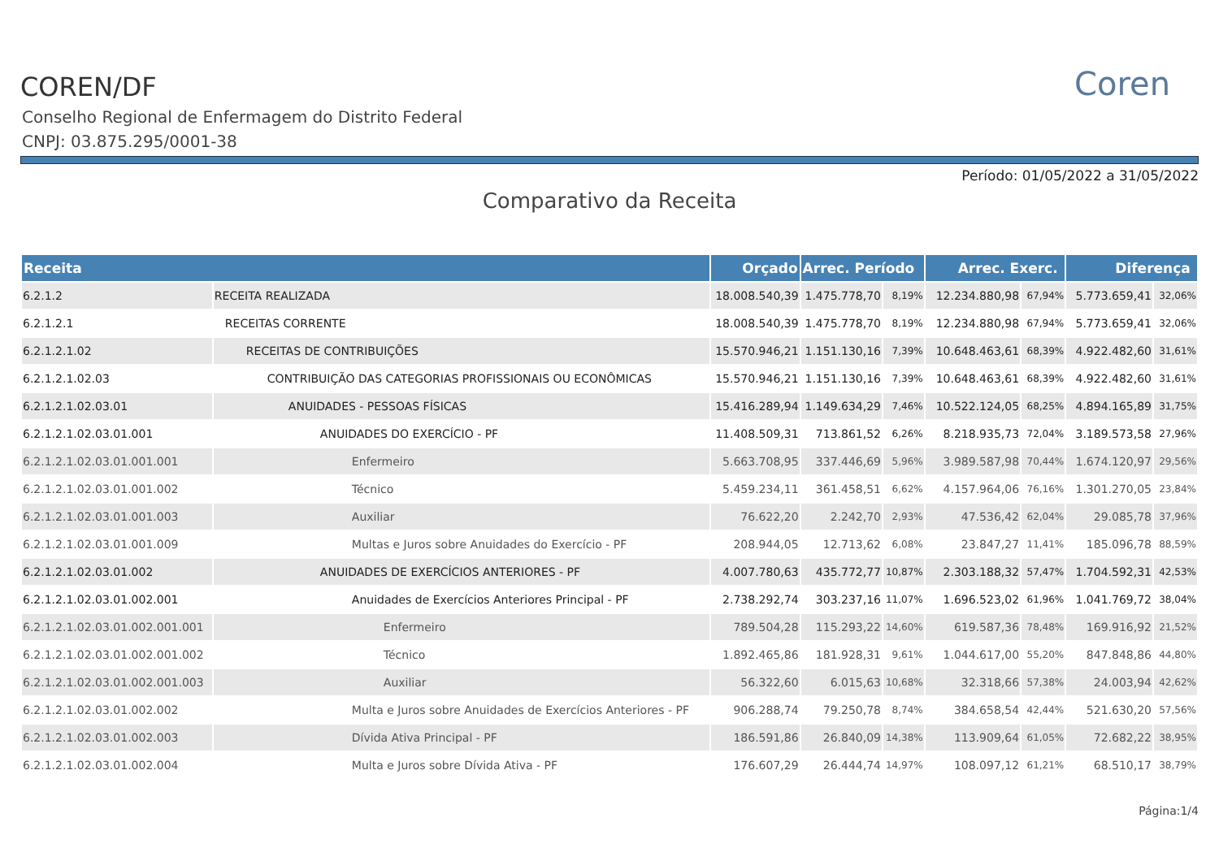Coren
COREN/DF
Conselho Regional de Enfermagem do Distrito Federal
CNPJ: 03.875.295/0001-38
Período: 01/05/2022 a 31/05/2022
Comparativo da Receita
| Receita | | Orçado | Arrec. Período | | Arrec. Exerc. | | Diferença | |
| --- | --- | --- | --- | --- | --- | --- | --- | --- |
| 6.2.1.2 | RECEITA REALIZADA | 18.008.540,39 | 1.475.778,70 | 8,19% | 12.234.880,98 | 67,94% | 5.773.659,41 | 32,06% |
| 6.2.1.2.1 | RECEITAS CORRENTE | 18.008.540,39 | 1.475.778,70 | 8,19% | 12.234.880,98 | 67,94% | 5.773.659,41 | 32,06% |
| 6.2.1.2.1.02 | RECEITAS DE CONTRIBUIÇÕES | 15.570.946,21 | 1.151.130,16 | 7,39% | 10.648.463,61 | 68,39% | 4.922.482,60 | 31,61% |
| 6.2.1.2.1.02.03 | CONTRIBUIÇÃO DAS CATEGORIAS PROFISSIONAIS OU ECONÔMICAS | 15.570.946,21 | 1.151.130,16 | 7,39% | 10.648.463,61 | 68,39% | 4.922.482,60 | 31,61% |
| 6.2.1.2.1.02.03.01 | ANUIDADES - PESSOAS FÍSICAS | 15.416.289,94 | 1.149.634,29 | 7,46% | 10.522.124,05 | 68,25% | 4.894.165,89 | 31,75% |
| 6.2.1.2.1.02.03.01.001 | ANUIDADES DO EXERCÍCIO - PF | 11.408.509,31 | 713.861,52 | 6,26% | 8.218.935,73 | 72,04% | 3.189.573,58 | 27,96% |
| 6.2.1.2.1.02.03.01.001.001 | Enfermeiro | 5.663.708,95 | 337.446,69 | 5,96% | 3.989.587,98 | 70,44% | 1.674.120,97 | 29,56% |
| 6.2.1.2.1.02.03.01.001.002 | Técnico | 5.459.234,11 | 361.458,51 | 6,62% | 4.157.964,06 | 76,16% | 1.301.270,05 | 23,84% |
| 6.2.1.2.1.02.03.01.001.003 | Auxiliar | 76.622,20 | 2.242,70 | 2,93% | 47.536,42 | 62,04% | 29.085,78 | 37,96% |
| 6.2.1.2.1.02.03.01.001.009 | Multas e Juros sobre Anuidades do Exercício - PF | 208.944,05 | 12.713,62 | 6,08% | 23.847,27 | 11,41% | 185.096,78 | 88,59% |
| 6.2.1.2.1.02.03.01.002 | ANUIDADES DE EXERCÍCIOS ANTERIORES - PF | 4.007.780,63 | 435.772,77 | 10,87% | 2.303.188,32 | 57,47% | 1.704.592,31 | 42,53% |
| 6.2.1.2.1.02.03.01.002.001 | Anuidades de Exercícios Anteriores Principal - PF | 2.738.292,74 | 303.237,16 | 11,07% | 1.696.523,02 | 61,96% | 1.041.769,72 | 38,04% |
| 6.2.1.2.1.02.03.01.002.001.001 | Enfermeiro | 789.504,28 | 115.293,22 | 14,60% | 619.587,36 | 78,48% | 169.916,92 | 21,52% |
| 6.2.1.2.1.02.03.01.002.001.002 | Técnico | 1.892.465,86 | 181.928,31 | 9,61% | 1.044.617,00 | 55,20% | 847.848,86 | 44,80% |
| 6.2.1.2.1.02.03.01.002.001.003 | Auxiliar | 56.322,60 | 6.015,63 | 10,68% | 32.318,66 | 57,38% | 24.003,94 | 42,62% |
| 6.2.1.2.1.02.03.01.002.002 | Multa e Juros sobre Anuidades de Exercícios Anteriores - PF | 906.288,74 | 79.250,78 | 8,74% | 384.658,54 | 42,44% | 521.630,20 | 57,56% |
| 6.2.1.2.1.02.03.01.002.003 | Dívida Ativa Principal - PF | 186.591,86 | 26.840,09 | 14,38% | 113.909,64 | 61,05% | 72.682,22 | 38,95% |
| 6.2.1.2.1.02.03.01.002.004 | Multa e Juros sobre Dívida Ativa - PF | 176.607,29 | 26.444,74 | 14,97% | 108.097,12 | 61,21% | 68.510,17 | 38,79% |
Página:1/4